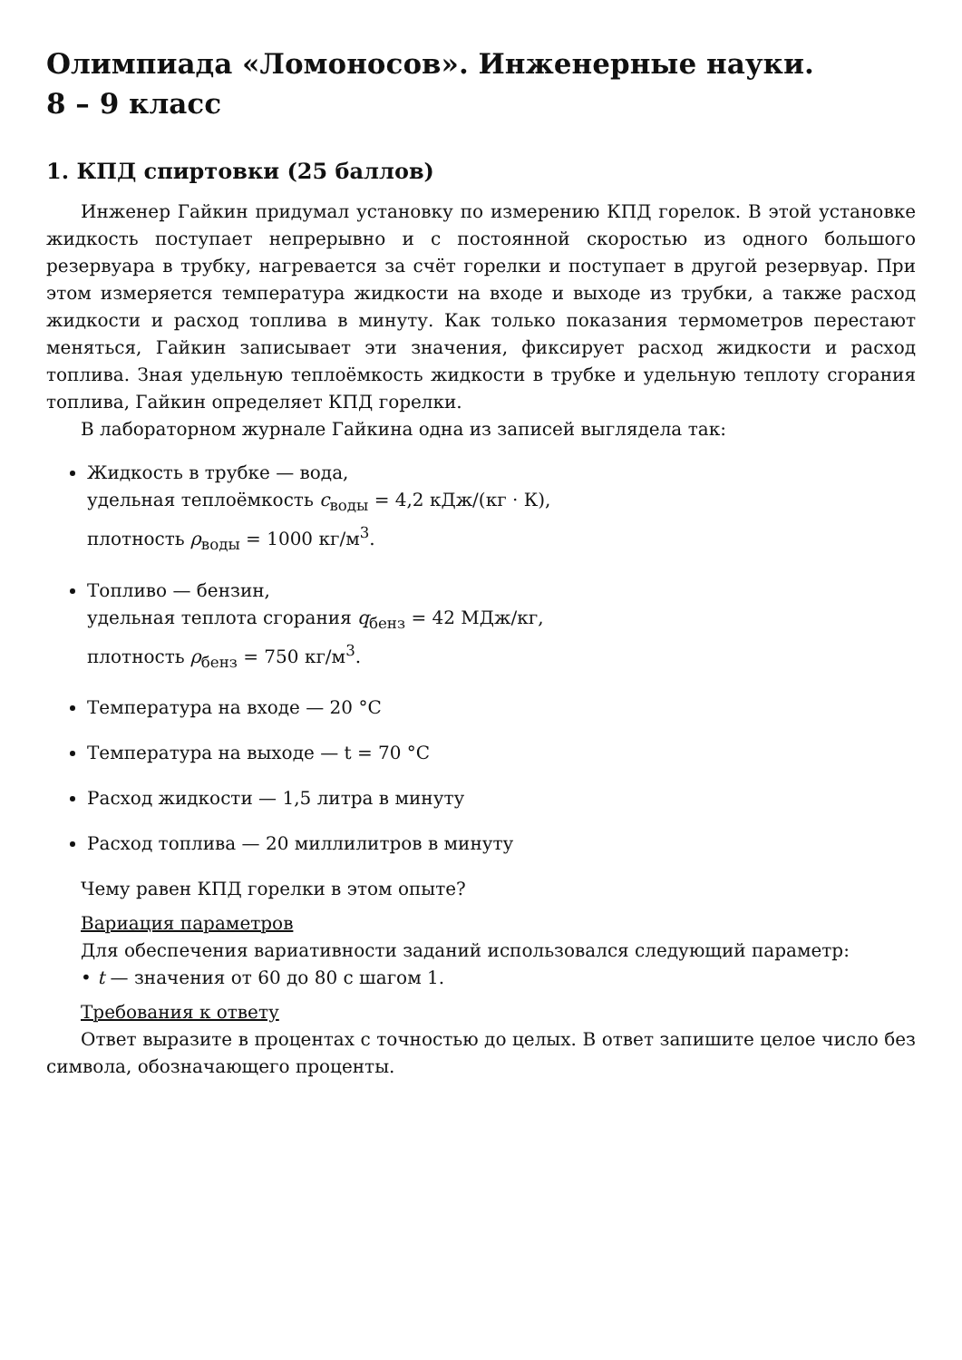Олимпиада «Ломоносов». Инженерные науки.
8 – 9 класс
1. КПД спиртовки (25 баллов)
Инженер Гайкин придумал установку по измерению КПД горелок. В этой установке жидкость поступает непрерывно и с постоянной скоростью из одного большого резервуара в трубку, нагревается за счёт горелки и поступает в другой резервуар. При этом измеряется температура жидкости на входе и выходе из трубки, а также расход жидкости и расход топлива в минуту. Как только показания термометров перестают меняться, Гайкин записывает эти значения, фиксирует расход жидкости и расход топлива. Зная удельную теплоёмкость жидкости в трубке и удельную теплоту сгорания топлива, Гайкин определяет КПД горелки.
В лабораторном журнале Гайкина одна из записей выглядела так:
Жидкость в трубке — вода,
удельная теплоёмкость c<sub>воды</sub> = 4,2 кДж/(кг · К),
плотность ρ<sub>воды</sub> = 1000 кг/м<sup>3</sup>.
Топливо — бензин,
удельная теплота сгорания q<sub>бенз</sub> = 42 МДж/кг,
плотность ρ<sub>бенз</sub> = 750 кг/м<sup>3</sup>.
Температура на входе — 20 °C
Температура на выходе — t = 70 °C
Расход жидкости — 1,5 литра в минуту
Расход топлива — 20 миллилитров в минуту
Чему равен КПД горелки в этом опыте?
Вариация параметров
Для обеспечения вариативности заданий использовался следующий параметр:
• t — значения от 60 до 80 с шагом 1.
Требования к ответу
Ответ выразите в процентах с точностью до целых. В ответ запишите целое число без символа, обозначающего проценты.